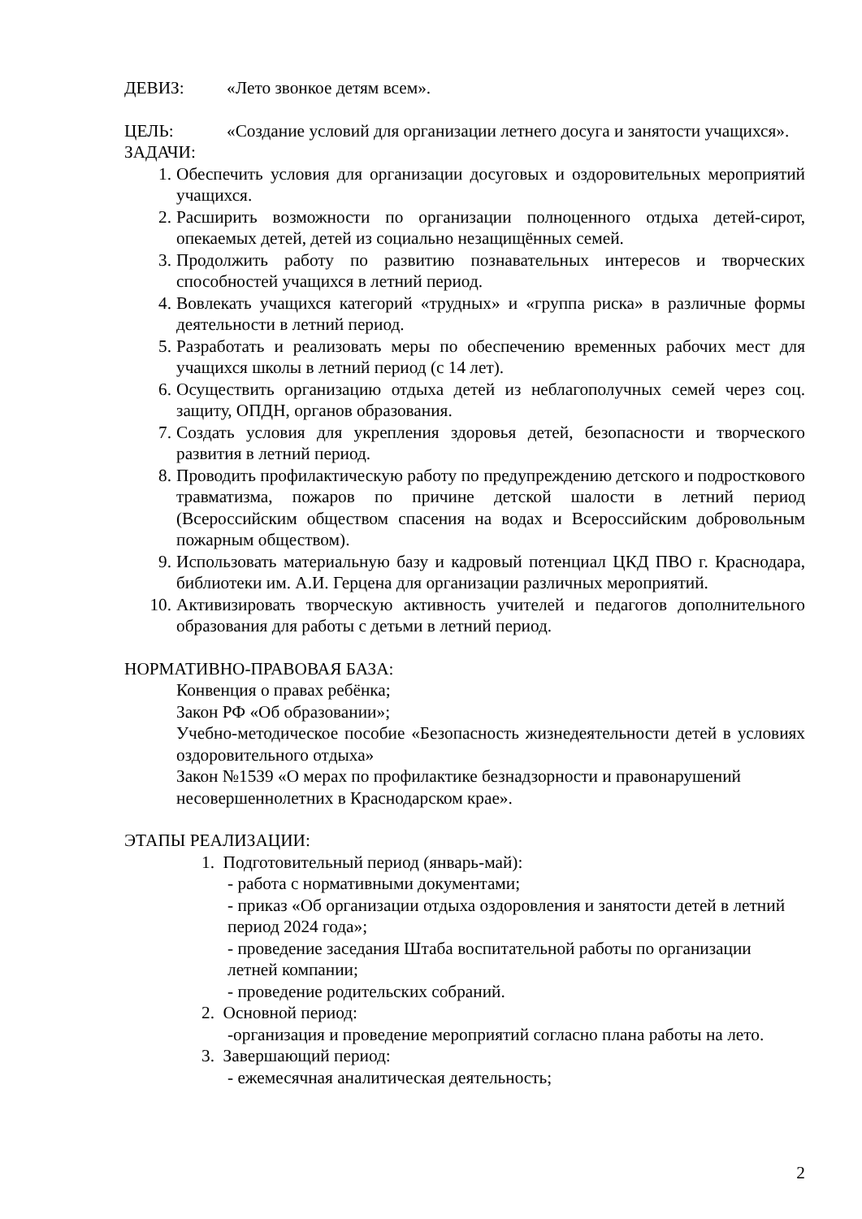ДЕВИЗ: «Лето звонкое детям всем».
ЦЕЛЬ: «Создание условий для организации летнего досуга и занятости учащихся».
ЗАДАЧИ:
1. Обеспечить условия для организации досуговых и оздоровительных мероприятий учащихся.
2. Расширить возможности по организации полноценного отдыха детей-сирот, опекаемых детей, детей из социально незащищённых семей.
3. Продолжить работу по развитию познавательных интересов и творческих способностей учащихся в летний период.
4. Вовлекать учащихся категорий «трудных» и «группа риска» в различные формы деятельности в летний период.
5. Разработать и реализовать меры по обеспечению временных рабочих мест для учащихся школы в летний период (с 14 лет).
6. Осуществить организацию отдыха детей из неблагополучных семей через соц. защиту, ОПДН, органов образования.
7. Создать условия для укрепления здоровья детей, безопасности и творческого развития в летний период.
8. Проводить профилактическую работу по предупреждению детского и подросткового травматизма, пожаров по причине детской шалости в летний период (Всероссийским обществом спасения на водах и Всероссийским добровольным пожарным обществом).
9. Использовать материальную базу и кадровый потенциал ЦКД ПВО г. Краснодара, библиотеки им. А.И. Герцена для организации различных мероприятий.
10. Активизировать творческую активность учителей и педагогов дополнительного образования для работы с детьми в летний период.
НОРМАТИВНО-ПРАВОВАЯ БАЗА:
Конвенция о правах ребёнка;
Закон РФ «Об образовании»;
Учебно-методическое пособие «Безопасность жизнедеятельности детей в условиях оздоровительного отдыха»
Закон №1539 «О мерах по профилактике безнадзорности и правонарушений несовершеннолетних в Краснодарском крае».
ЭТАПЫ РЕАЛИЗАЦИИ:
1. Подготовительный период (январь-май):
- работа с нормативными документами;
- приказ «Об организации отдыха оздоровления и занятости детей в летний период 2024 года»;
- проведение заседания Штаба воспитательной работы по организации летней компании;
- проведение родительских собраний.
2. Основной период:
-организация и проведение мероприятий согласно плана работы на лето.
3. Завершающий период:
- ежемесячная аналитическая деятельность;
2